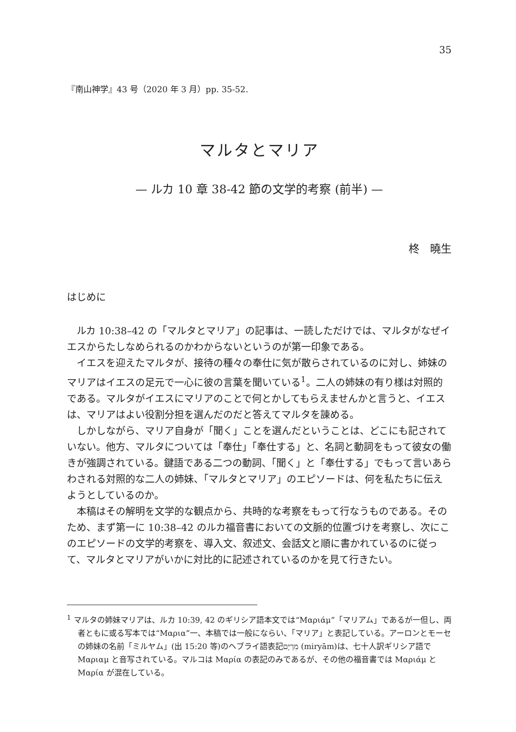35
『南山神学』43 号（2020 年 3 月）pp. 35-52.
マルタとマリア
— ルカ 10 章 38-42 節の文学的考察 (前半) —
柊　曉生
はじめに
ルカ 10:38–42 の「マルタとマリア」の記事は、一読しただけでは、マルタがなぜイエスからたしなめられるのかわからないというのが第一印象である。
イエスを迎えたマルタが、接待の種々の奉仕に気が散らされているのに対し、姉妹のマリアはイエスの足元で一心に彼の言葉を聞いている<sup>1</sup>。二人の姉妹の有り様は対照的である。マルタがイエスにマリアのことで何とかしてもらえませんかと言うと、イエスは、マリアはよい役割分担を選んだのだと答えてマルタを諌める。
しかしながら、マリア自身が「聞く」ことを選んだということは、どこにも記されていない。他方、マルタについては「奉仕」「奉仕する」と、名詞と動詞をもって彼女の働きが強調されている。鍵語である二つの動詞、「聞く」と「奉仕する」でもって言いあらわされる対照的な二人の姉妹、「マルタとマリア」のエピソードは、何を私たちに伝えようとしているのか。
本稿はその解明を文学的な観点から、共時的な考察をもって行なうものである。そのため、まず第一に 10:38–42 のルカ福音書においての文脈的位置づけを考察し、次にこのエピソードの文学的考察を、導入文、叙述文、会話文と順に書かれているのに従って、マルタとマリアがいかに対比的に記述されているのかを見て行きたい。
<sup>1</sup> マルタの姉妹マリアは、ルカ 10:39, 42 のギリシア語本文では“Μαριάμ”「マリアム」であるが一但し、両者ともに或る写本では“Μαρια”一、本稿では一般にならい、「マリア」と表記している。アーロンとモーセの姉妹の名前「ミルヤム」(出 15:20 等)のヘブライ語表記מִרְיָם (miryām)は、七十人訳ギリシア語で Μαριαμ と音写されている。マルコは Μαρία の表記のみであるが、その他の福音書では Μαριάμ と Μαρία が混在している。